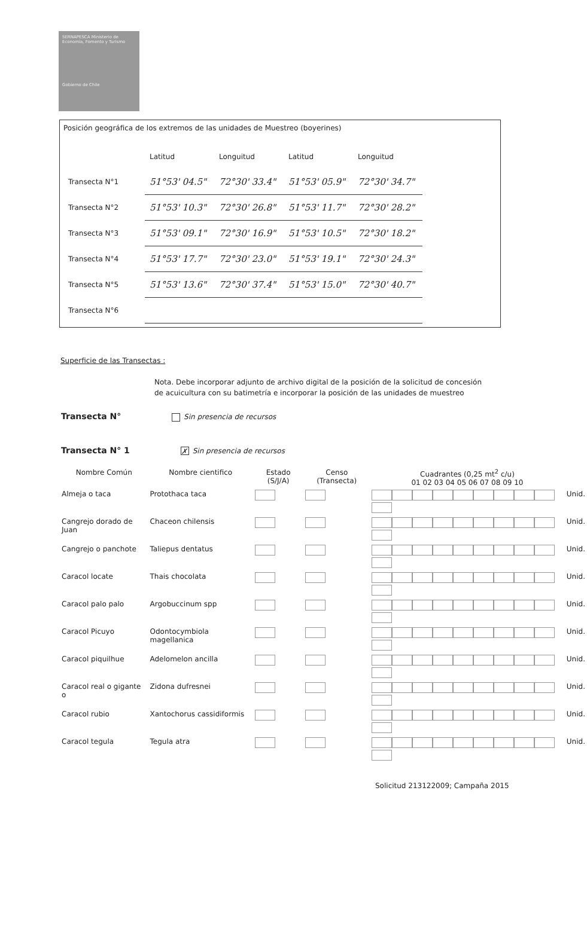SERNAPESCA Ministerio de Economía, Fomento y Turismo
Gobierno de Chile
Posición geográfica de los extremos de las unidades de Muestreo (boyerines)
| | Latitud | Longuitud | Latitud | Longuitud |
| Transecta N°1 | 51°53' 04.5" | 72°30' 33.4" | 51°53' 05.9" | 72°30' 34.7" |
| Transecta N°2 | 51°53' 10.3" | 72°30' 26.8" | 51°53' 11.7" | 72°30' 28.2" |
| Transecta N°3 | 51°53' 09.1" | 72°30' 16.9" | 51°53' 10.5" | 72°30' 18.2" |
| Transecta N°4 | 51°53' 17.7" | 72°30' 23.0" | 51°53' 19.1" | 72°30' 24.3" |
| Transecta N°5 | 51°53' 13.6" | 72°30' 37.4" | 51°53' 15.0" | 72°30' 40.7" |
| Transecta N°6 | | | | |
Superficie de las Transectas :
Nota. Debe incorporar adjunto de archivo digital de la posición de la solicitud de concesión de acuicultura con su batimetría e incorporar la posición de las unidades de muestreo
Transecta N° Sin presencia de recursos
Transecta N° 1 ✗ Sin presencia de recursos
| Nombre Común | Nombre cientifico | Estado (S/J/A) | Censo (Transecta) | Cuadrantes (0,25 mt<sup>2</sup> c/u) 01 02 03 04 05 06 07 08 09 10 | |
| --- | --- | --- | --- | --- | --- |
| Almeja o taca | Protothaca taca | | | | Unid. |
| Cangrejo dorado de Juan | Chaceon chilensis | | | | Unid. |
| Cangrejo o panchote | Taliepus dentatus | | | | Unid. |
| Caracol locate | Thais chocolata | | | | Unid. |
| Caracol palo palo | Argobuccinum spp | | | | Unid. |
| Caracol Picuyo | Odontocymbiola magellanica | | | | Unid. |
| Caracol piquilhue | Adelomelon ancilla | | | | Unid. |
| Caracol real o gigante o | Zidona dufresnei | | | | Unid. |
| Caracol rubio | Xantochorus cassidiformis | | | | Unid. |
| Caracol tegula | Tegula atra | | | | Unid. |
Solicitud 213122009; Campaña 2015